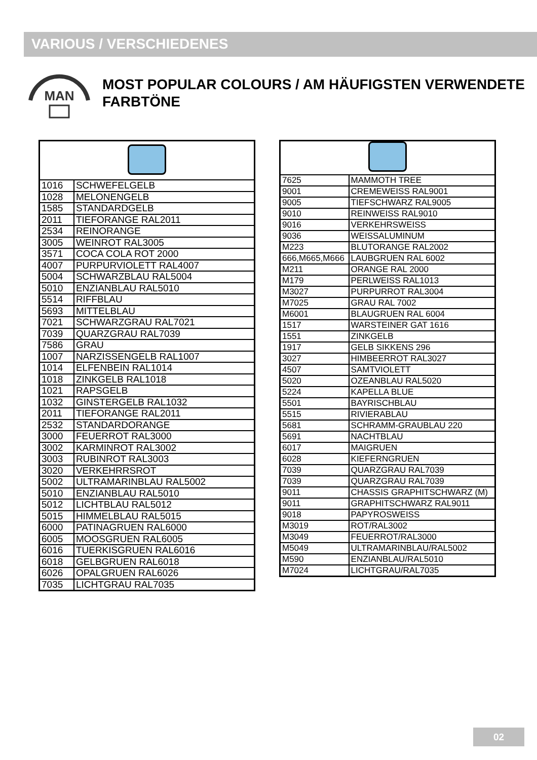VARIOUS / VERSCHIEDENES
MAN
MOST POPULAR COLOURS / AM HÄUFIGSTEN VERWENDETE FARBTÖNE
| 1016 | SCHWEFELGELB |
| 1028 | MELONENGELB |
| 1585 | STANDARDGELB |
| 2011 | TIEFORANGE RAL2011 |
| 2534 | REINORANGE |
| 3005 | WEINROT RAL3005 |
| 3571 | COCA COLA ROT 2000 |
| 4007 | PURPURVIOLETT RAL4007 |
| 5004 | SCHWARZBLAU RAL5004 |
| 5010 | ENZIANBLAU RAL5010 |
| 5514 | RIFFBLAU |
| 5693 | MITTELBLAU |
| 7021 | SCHWARZGRAU RAL7021 |
| 7039 | QUARZGRAU RAL7039 |
| 7586 | GRAU |
| 1007 | NARZISSENGELB RAL1007 |
| 1014 | ELFENBEIN RAL1014 |
| 1018 | ZINKGELB RAL1018 |
| 1021 | RAPSGELB |
| 1032 | GINSTERGELB RAL1032 |
| 2011 | TIEFORANGE RAL2011 |
| 2532 | STANDARDORANGE |
| 3000 | FEUERROT RAL3000 |
| 3002 | KARMINROT RAL3002 |
| 3003 | RUBINROT RAL3003 |
| 3020 | VERKEHRRSROT |
| 5002 | ULTRAMARINBLAU RAL5002 |
| 5010 | ENZIANBLAU RAL5010 |
| 5012 | LICHTBLAU RAL5012 |
| 5015 | HIMMELBLAU RAL5015 |
| 6000 | PATINAGRUEN RAL6000 |
| 6005 | MOOSGRUEN RAL6005 |
| 6016 | TUERKISGRUEN RAL6016 |
| 6018 | GELBGRUEN RAL6018 |
| 6026 | OPALGRUEN RAL6026 |
| 7035 | LICHTGRAU RAL7035 |
| 7625 | MAMMOTH TREE |
| 9001 | CREMEWEISS RAL9001 |
| 9005 | TIEFSCHWARZ RAL9005 |
| 9010 | REINWEISS RAL9010 |
| 9016 | VERKEHRSWEISS |
| 9036 | WEISSALUMINUM |
| M223 | BLUTORANGE RAL2002 |
| 666,M665,M666 | LAUBGRUEN RAL 6002 |
| M211 | ORANGE RAL 2000 |
| M179 | PERLWEISS RAL1013 |
| M3027 | PURPURROT RAL3004 |
| M7025 | GRAU RAL 7002 |
| M6001 | BLAUGRUEN RAL 6004 |
| 1517 | WARSTEINER GAT 1616 |
| 1551 | ZINKGELB |
| 1917 | GELB SIKKENS 296 |
| 3027 | HIMBEERROT RAL3027 |
| 4507 | SAMTVIOLETT |
| 5020 | OZEANBLAU RAL5020 |
| 5224 | KAPELLA BLUE |
| 5501 | BAYRISCHBLAU |
| 5515 | RIVIERABLAU |
| 5681 | SCHRAMM-GRAUBLAU 220 |
| 5691 | NACHTBLAU |
| 6017 | MAIGRUEN |
| 6028 | KIEFERNGRUEN |
| 7039 | QUARZGRAU RAL7039 |
| 7039 | QUARZGRAU RAL7039 |
| 9011 | CHASSIS GRAPHITSCHWARZ (M) |
| 9011 | GRAPHITSCHWARZ RAL9011 |
| 9018 | PAPYROSWEISS |
| M3019 | ROT/RAL3002 |
| M3049 | FEUERROT/RAL3000 |
| M5049 | ULTRAMARINBLAU/RAL5002 |
| M590 | ENZIANBLAU/RAL5010 |
| M7024 | LICHTGRAU/RAL7035 |
02